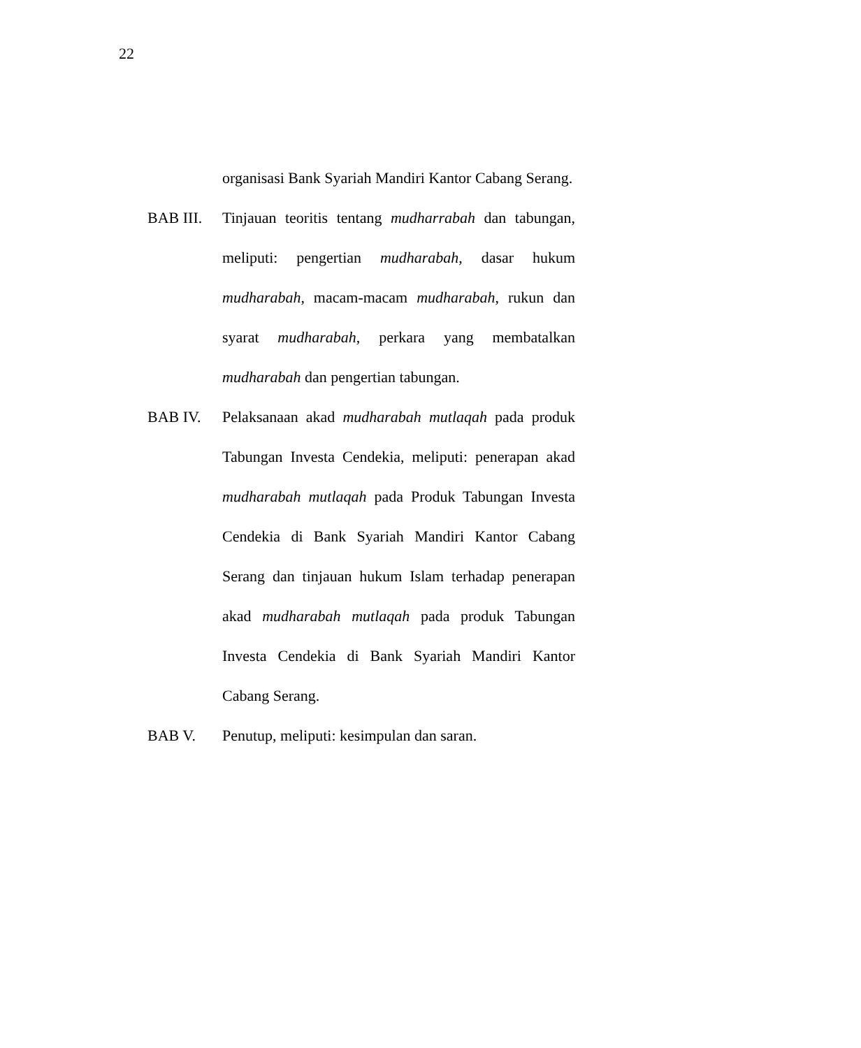22
organisasi Bank Syariah Mandiri Kantor Cabang Serang.
BAB III. Tinjauan teoritis tentang mudharrabah dan tabungan, meliputi: pengertian mudharabah, dasar hukum mudharabah, macam-macam mudharabah, rukun dan syarat mudharabah, perkara yang membatalkan mudharabah dan pengertian tabungan.
BAB IV. Pelaksanaan akad mudharabah mutlaqah pada produk Tabungan Investa Cendekia, meliputi: penerapan akad mudharabah mutlaqah pada Produk Tabungan Investa Cendekia di Bank Syariah Mandiri Kantor Cabang Serang dan tinjauan hukum Islam terhadap penerapan akad mudharabah mutlaqah pada produk Tabungan Investa Cendekia di Bank Syariah Mandiri Kantor Cabang Serang.
BAB V. Penutup, meliputi: kesimpulan dan saran.